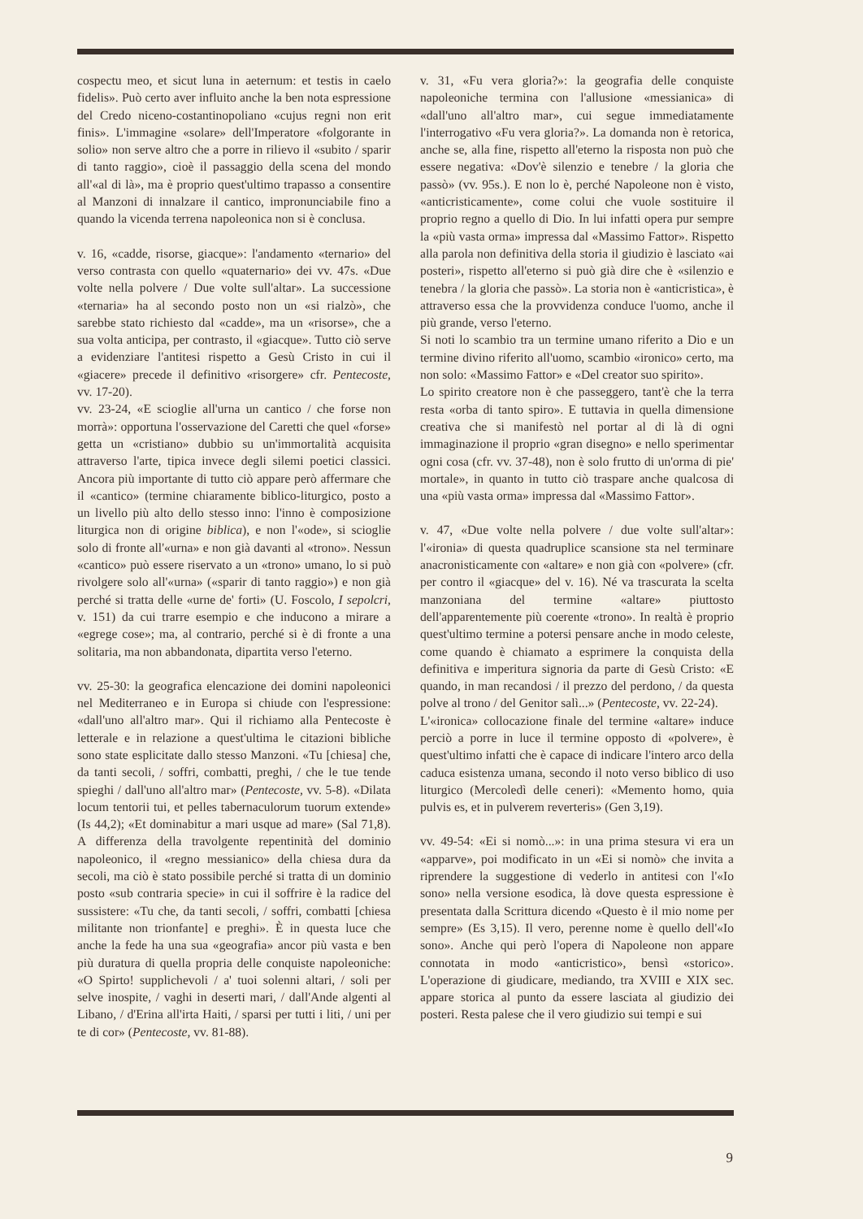cospectu meo, et sicut luna in aeternum: et testis in caelo fidelis». Può certo aver influito anche la ben nota espressione del Credo niceno-costantinopoliano «cujus regni non erit finis». L'immagine «solare» dell'Imperatore «folgorante in solio» non serve altro che a porre in rilievo il «subito / sparir di tanto raggio», cioè il passaggio della scena del mondo all'«al di là», ma è proprio quest'ultimo trapasso a consentire al Manzoni di innalzare il cantico, impronunciabile fino a quando la vicenda terrena napoleonica non si è conclusa.
v. 16, «cadde, risorse, giacque»: l'andamento «ternario» del verso contrasta con quello «quaternario» dei vv. 47s. «Due volte nella polvere / Due volte sull'altar». La successione «ternaria» ha al secondo posto non un «si rialzò», che sarebbe stato richiesto dal «cadde», ma un «risorse», che a sua volta anticipa, per contrasto, il «giacque». Tutto ciò serve a evidenziare l'antitesi rispetto a Gesù Cristo in cui il «giacere» precede il definitivo «risorgere» cfr. Pentecoste, vv. 17-20).
vv. 23-24, «E scioglie all'urna un cantico / che forse non morrà»: opportuna l'osservazione del Caretti che quel «forse» getta un «cristiano» dubbio su un'immortalità acquisita attraverso l'arte, tipica invece degli silemi poetici classici. Ancora più importante di tutto ciò appare però affermare che il «cantico» (termine chiaramente biblico-liturgico, posto a un livello più alto dello stesso inno: l'inno è composizione liturgica non di origine biblica), e non l'«ode», si scioglie solo di fronte all'«urna» e non già davanti al «trono». Nessun «cantico» può essere riservato a un «trono» umano, lo si può rivolgere solo all'«urna» («sparir di tanto raggio») e non già perché si tratta delle «urne de' forti» (U. Foscolo, I sepolcri, v. 151) da cui trarre esempio e che inducono a mirare a «egregе cose»; ma, al contrario, perché si è di fronte a una solitaria, ma non abbandonata, dipartita verso l'eterno.
vv. 25-30: la geografica elencazione dei domini napoleonici nel Mediterraneo e in Europa si chiude con l'espressione: «dall'uno all'altro mar». Qui il richiamo alla Pentecoste è letterale e in relazione a quest'ultima le citazioni bibliche sono state esplicitate dallo stesso Manzoni. «Tu [chiesa] che, da tanti secoli, / soffri, combatti, preghi, / che le tue tende spieghi / dall'uno all'altro mar» (Pentecoste, vv. 5-8). «Dilata locum tentorii tui, et pelles tabernaculorum tuorum extende» (Is 44,2); «Et dominabitur a mari usque ad mare» (Sal 71,8). A differenza della travolgente repentinità del dominio napoleonico, il «regno messianico» della chiesa dura da secoli, ma ciò è stato possibile perché si tratta di un dominio posto «sub contraria specie» in cui il soffrire è la radice del sussistere: «Tu che, da tanti secoli, / soffri, combatti [chiesa militante non trionfante] e preghi». È in questa luce che anche la fede ha una sua «geografia» ancor più vasta e ben più duratura di quella propria delle conquiste napoleoniche: «O Spirto! supplichevoli / a' tuoi solenni altari, / soli per selve inospite, / vaghi in deserti mari, / dall'Ande algenti al Libano, / d'Erina all'irta Haiti, / sparsi per tutti i liti, / uni per te di cor» (Pentecoste, vv. 81-88).
v. 31, «Fu vera gloria?»: la geografia delle conquiste napoleoniche termina con l'allusione «messianica» di «dall'uno all'altro mar», cui segue immediatamente l'interrogativo «Fu vera gloria?». La domanda non è retorica, anche se, alla fine, rispetto all'eterno la risposta non può che essere negativa: «Dov'è silenzio e tenebre / la gloria che passò» (vv. 95s.). E non lo è, perché Napoleone non è visto, «anticristicamente», come colui che vuole sostituire il proprio regno a quello di Dio. In lui infatti opera pur sempre la «più vasta orma» impressa dal «Massimo Fattor». Rispetto alla parola non definitiva della storia il giudizio è lasciato «ai posteri», rispetto all'eterno si può già dire che è «silenzio e tenebra / la gloria che passò». La storia non è «anticristica», è attraverso essa che la provvidenza conduce l'uomo, anche il più grande, verso l'eterno.
Si noti lo scambio tra un termine umano riferito a Dio e un termine divino riferito all'uomo, scambio «ironico» certo, ma non solo: «Massimo Fattor» e «Del creator suo spirito».
Lo spirito creatore non è che passeggero, tant'è che la terra resta «orba di tanto spiro». E tuttavia in quella dimensione creativa che si manifestò nel portar al di là di ogni immaginazione il proprio «gran disegno» e nello sperimentar ogni cosa (cfr. vv. 37-48), non è solo frutto di un'orma di pie' mortale», in quanto in tutto ciò traspare anche qualcosa di una «più vasta orma» impressa dal «Massimo Fattor».
v. 47, «Due volte nella polvere / due volte sull'altar»: l'«ironia» di questa quadruplice scansione sta nel terminare anacronisticamente con «altare» e non già con «polvere» (cfr. per contro il «giacque» del v. 16). Né va trascurata la scelta manzoniana del termine «altare» piuttosto dell'apparentemente più coerente «trono». In realtà è proprio quest'ultimo termine a potersi pensare anche in modo celeste, come quando è chiamato a esprimere la conquista della definitiva e imperitura signoria da parte di Gesù Cristo: «E quando, in man recandosi / il prezzo del perdono, / da questa polve al trono / del Genitor salì...» (Pentecoste, vv. 22-24).
L'«ironica» collocazione finale del termine «altare» induce perciò a porre in luce il termine opposto di «polvere», è quest'ultimo infatti che è capace di indicare l'intero arco della caduca esistenza umana, secondo il noto verso biblico di uso liturgico (Mercoledì delle ceneri): «Memento homo, quia pulvis es, et in pulverem reverteris» (Gen 3,19).
vv. 49-54: «Ei si nomò...»: in una prima stesura vi era un «apparve», poi modificato in un «Ei si nomò» che invita a riprendere la suggestione di vederlo in antitesi con l'«Io sono» nella versione esodica, là dove questa espressione è presentata dalla Scrittura dicendo «Questo è il mio nome per sempre» (Es 3,15). Il vero, perenne nome è quello dell'«Io sono». Anche qui però l'opera di Napoleone non appare connotata in modo «anticristico», bensì «storico». L'operazione di giudicare, mediando, tra XVIII e XIX sec. appare storica al punto da essere lasciata al giudizio dei posteri. Resta palese che il vero giudizio sui tempi e sui
9